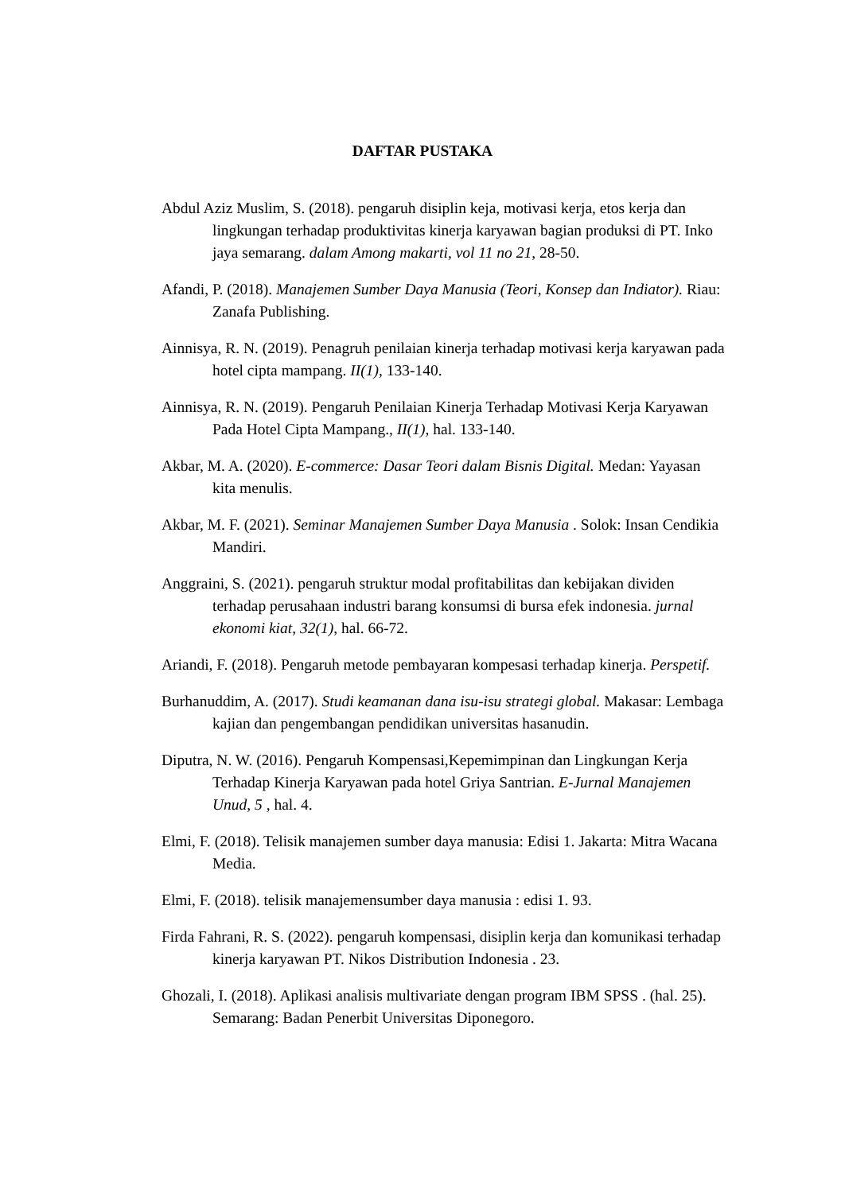DAFTAR PUSTAKA
Abdul Aziz Muslim, S. (2018). pengaruh disiplin keja, motivasi kerja, etos kerja dan lingkungan terhadap produktivitas kinerja karyawan bagian produksi di PT. Inko jaya semarang. dalam Among makarti, vol 11 no 21, 28-50.
Afandi, P. (2018). Manajemen Sumber Daya Manusia (Teori, Konsep dan Indiator). Riau: Zanafa Publishing.
Ainnisya, R. N. (2019). Penagruh penilaian kinerja terhadap motivasi kerja karyawan pada hotel cipta mampang. II(1), 133-140.
Ainnisya, R. N. (2019). Pengaruh Penilaian Kinerja Terhadap Motivasi Kerja Karyawan Pada Hotel Cipta Mampang., II(1), hal. 133-140.
Akbar, M. A. (2020). E-commerce: Dasar Teori dalam Bisnis Digital. Medan: Yayasan kita menulis.
Akbar, M. F. (2021). Seminar Manajemen Sumber Daya Manusia . Solok: Insan Cendikia Mandiri.
Anggraini, S. (2021). pengaruh struktur modal profitabilitas dan kebijakan dividen terhadap perusahaan industri barang konsumsi di bursa efek indonesia. jurnal ekonomi kiat, 32(1), hal. 66-72.
Ariandi, F. (2018). Pengaruh metode pembayaran kompesasi terhadap kinerja. Perspetif.
Burhanuddim, A. (2017). Studi keamanan dana isu-isu strategi global. Makasar: Lembaga kajian dan pengembangan pendidikan universitas hasanudin.
Diputra, N. W. (2016). Pengaruh Kompensasi,Kepemimpinan dan Lingkungan Kerja Terhadap Kinerja Karyawan pada hotel Griya Santrian. E-Jurnal Manajemen Unud, 5 , hal. 4.
Elmi, F. (2018). Telisik manajemen sumber daya manusia: Edisi 1. Jakarta: Mitra Wacana Media.
Elmi, F. (2018). telisik manajemensumber daya manusia : edisi 1. 93.
Firda Fahrani, R. S. (2022). pengaruh kompensasi, disiplin kerja dan komunikasi terhadap kinerja karyawan PT. Nikos Distribution Indonesia . 23.
Ghozali, I. (2018). Aplikasi analisis multivariate dengan program IBM SPSS . (hal. 25). Semarang: Badan Penerbit Universitas Diponegoro.